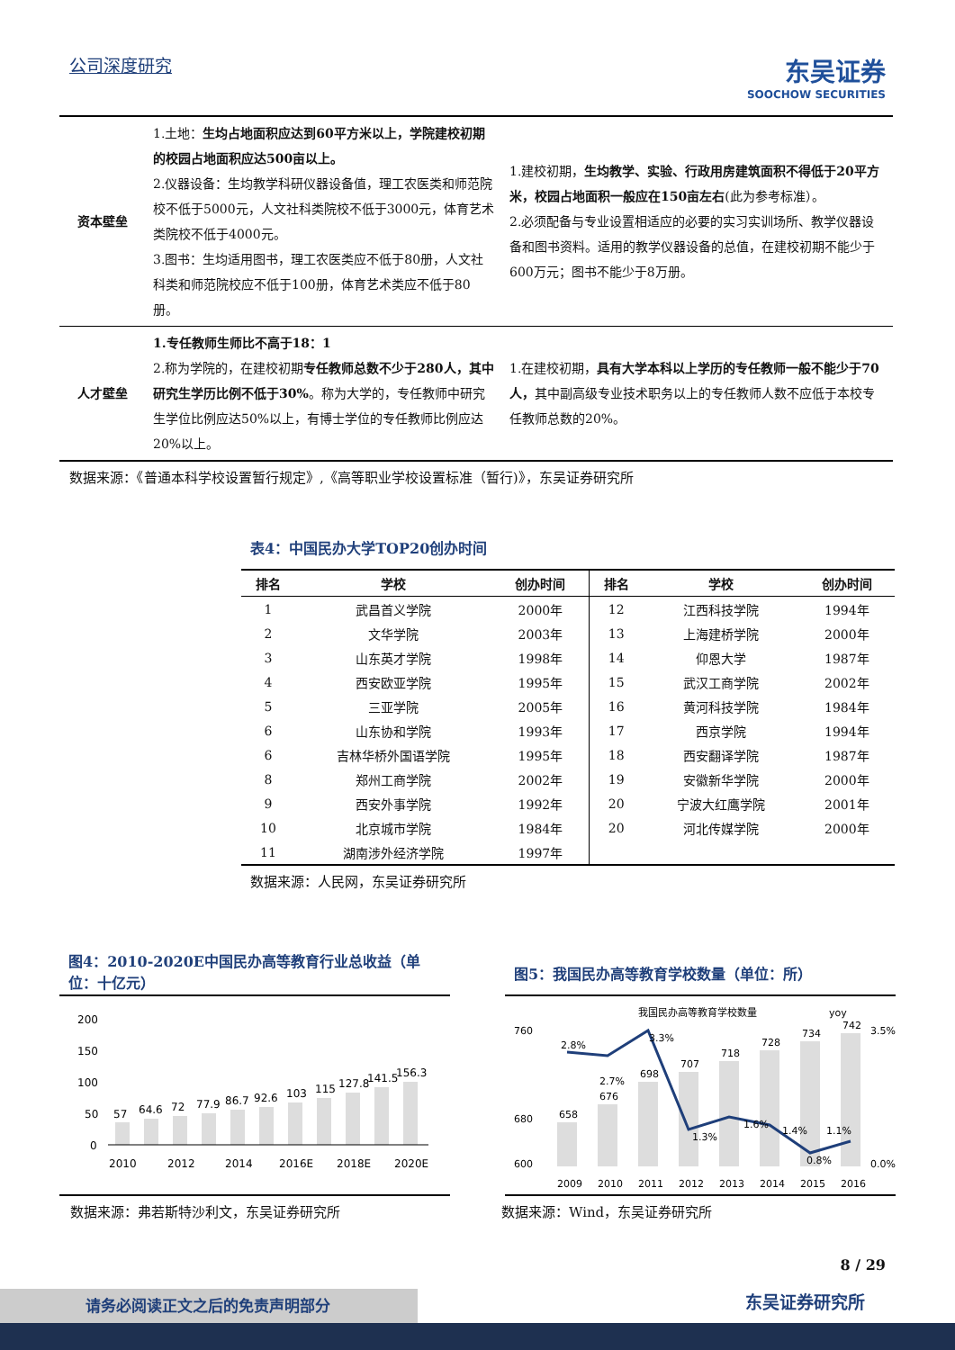公司深度研究
东吴证券
SOOCHOW SECURITIES
| 资本壁垒 | 1.土地： 生均占地面积应达到60平方米以上，学院建校初期的校园占地面积应达500亩以上。 2.仪器设备：生均教学科研仪器设备值，理工农医类和师范院校不低于5000元，人文社科类院校不低于3000元，体育艺术类院校不低于4000元。 3.图书：生均适用图书，理工农医类应不低于80册，人文社科类和师范院校应不低于100册，体育艺术类应不低于80册。 | 1.建校初期， 生均教学、实验、行政用房建筑面积不得低于20平方米，校园占地面积一般应在150亩左右 (此为参考标准）。 2.必须配备与专业设置相适应的必要的实习实训场所、教学仪器设备和图书资料。适用的教学仪器设备的总值，在建校初期不能少于600万元；图书不能少于8万册。 |
| 人才壁垒 | 1.专任教师生师比不高于18：1 2.称为学院的，在建校初期 专任教师总数不少于280人，其中研究生学历比例不低于30% 。称为大学的，专任教师中研究生学位比例应达50%以上，有博士学位的专任教师比例应达20%以上。 | 1.在建校初期， 具有大学本科以上学历的专任教师一般不能少于70人， 其中副高级专业技术职务以上的专任教师人数不应低于本校专任教师总数的20%。 |
数据来源：《普通本科学校设置暂行规定》,《高等职业学校设置标准（暂行)》，东吴证券研究所
表4：中国民办大学TOP20创办时间
| 排名 | 学校 | 创办时间 | 排名 | 学校 | 创办时间 |
| --- | --- | --- | --- | --- | --- |
| 1 | 武昌首义学院 | 2000年 | 12 | 江西科技学院 | 1994年 |
| 2 | 文华学院 | 2003年 | 13 | 上海建桥学院 | 2000年 |
| 3 | 山东英才学院 | 1998年 | 14 | 仰恩大学 | 1987年 |
| 4 | 西安欧亚学院 | 1995年 | 15 | 武汉工商学院 | 2002年 |
| 5 | 三亚学院 | 2005年 | 16 | 黄河科技学院 | 1984年 |
| 6 | 山东协和学院 | 1993年 | 17 | 西京学院 | 1994年 |
| 6 | 吉林华桥外国语学院 | 1995年 | 18 | 西安翻译学院 | 1987年 |
| 8 | 郑州工商学院 | 2002年 | 19 | 安徽新华学院 | 2000年 |
| 9 | 西安外事学院 | 1992年 | 20 | 宁波大红鹰学院 | 2001年 |
| 10 | 北京城市学院 | 1984年 | 20 | 河北传媒学院 | 2000年 |
| 11 | 湖南涉外经济学院 | 1997年 | | | |
数据来源：人民网，东吴证券研究所
图4：2010-2020E中国民办高等教育行业总收益（单位：十亿元）
200
150
100
50
0
57
64.6
72
77.9
86.7
92.6
103
115
127.8
141.5
156.3
2010
2012
2014
2016E
2018E
2020E
图5：我国民办高等教育学校数量（单位：所）
我国民办高等教育学校数量
yoy
760
680
600
3.5%
0.0%
658
676
698
707
718
728
734
742
2.8%
2.7%
3.3%
1.3%
1.6%
1.4%
0.8%
1.1%
2009
2010
2011
2012
2013
2014
2015
2016
数据来源：弗若斯特沙利文，东吴证券研究所 数据来源：Wind，东吴证券研究所
8 / 29
请务必阅读正文之后的免责声明部分 东吴证券研究所